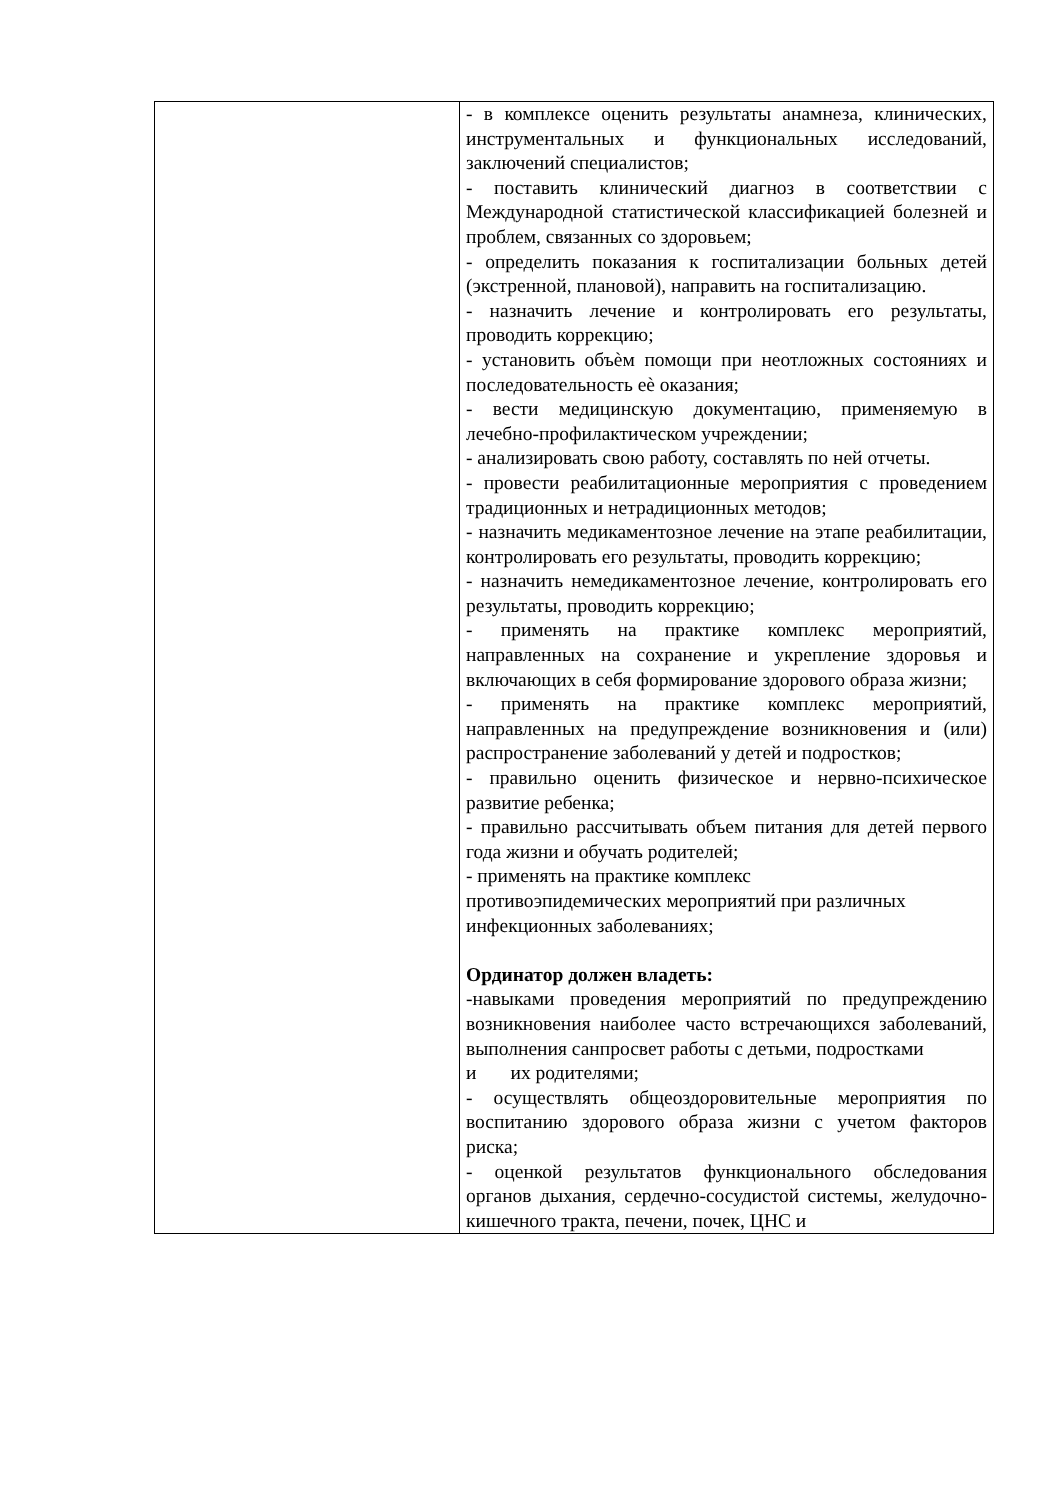| | - в комплексе оценить результаты анамнеза, клинических, инструментальных и функциональных исследований, заключений специалистов; - поставить клинический диагноз в соответствии с Международной статистической классификацией болезней и проблем, связанных со здоровьем; - определить показания к госпитализации больных детей (экстренной, плановой), направить на госпитализацию. - назначить лечение и контролировать его результаты, проводить коррекцию; - установить объѐм помощи при неотложных состояниях и последовательность еѐ оказания; - вести медицинскую документацию, применяемую в лечебно-профилактическом учреждении; - анализировать свою работу, составлять по ней отчеты. - провести реабилитационные мероприятия с проведением традиционных и нетрадиционных методов; - назначить медикаментозное лечение на этапе реабилитации, контролировать его результаты, проводить коррекцию; - назначить немедикаментозное лечение, контролировать его результаты, проводить коррекцию; - применять на практике комплекс мероприятий, направленных на сохранение и укрепление здоровья и включающих в себя формирование здорового образа жизни; - применять на практике комплекс мероприятий, направленных на предупреждение возникновения и (или) распространение заболеваний у детей и подростков; - правильно оценить физическое и нервно-психическое развитие ребенка; - правильно рассчитывать объем питания для детей первого года жизни и обучать родителей; - применять на практике комплекс противоэпидемических мероприятий при различных инфекционных заболеваниях; Ординатор должен владеть: -навыками проведения мероприятий по предупреждению возникновения наиболее часто встречающихся заболеваний, выполнения санпросвет работы с детьми, подростками и их родителями; - осуществлять общеоздоровительные мероприятия по воспитанию здорового образа жизни с учетом факторов риска; - оценкой результатов функционального обследования органов дыхания, сердечно-сосудистой системы, желудочно-кишечного тракта, печени, почек, ЦНС и |